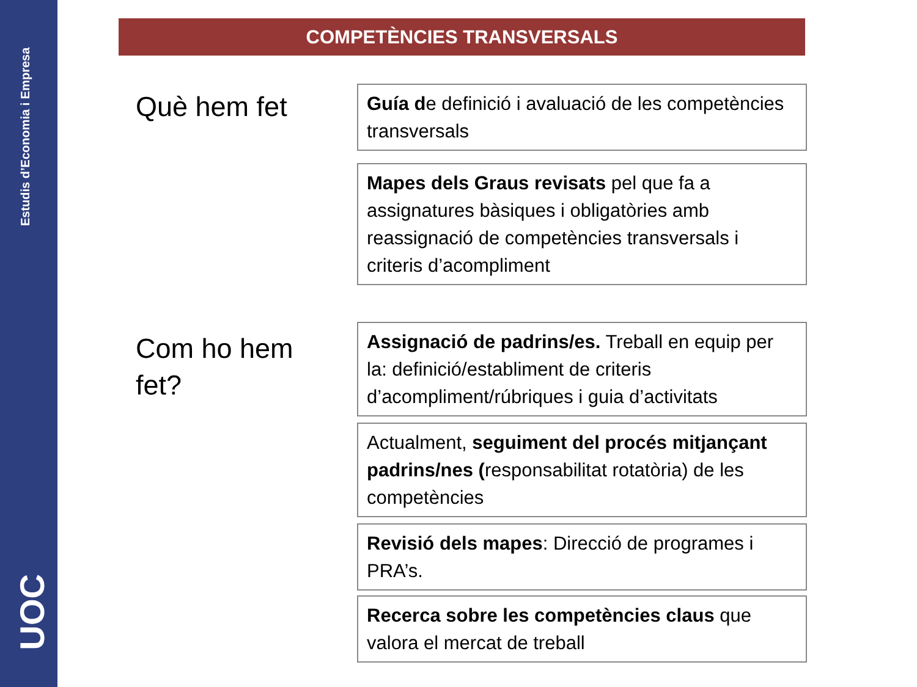Estudis d’Economia i Empresa
UOC
COMPETÈNCIES TRANSVERSALS
Què hem fet
Guía de definició i avaluació de les competències transversals
Mapes dels Graus revisats pel que fa a assignatures bàsiques i obligatòries amb reassignació de competències transversals i criteris d’acompliment
Com ho hem
fet?
Assignació de padrins/es. Treball en equip per la: definició/establiment de criteris d’acompliment/rúbriques i guia d’activitats
Actualment, seguiment del procés mitjançant padrins/nes (responsabilitat rotatòria) de les competències
Revisió dels mapes: Direcció de programes i PRA’s.
Recerca sobre les competències claus que valora el mercat de treball